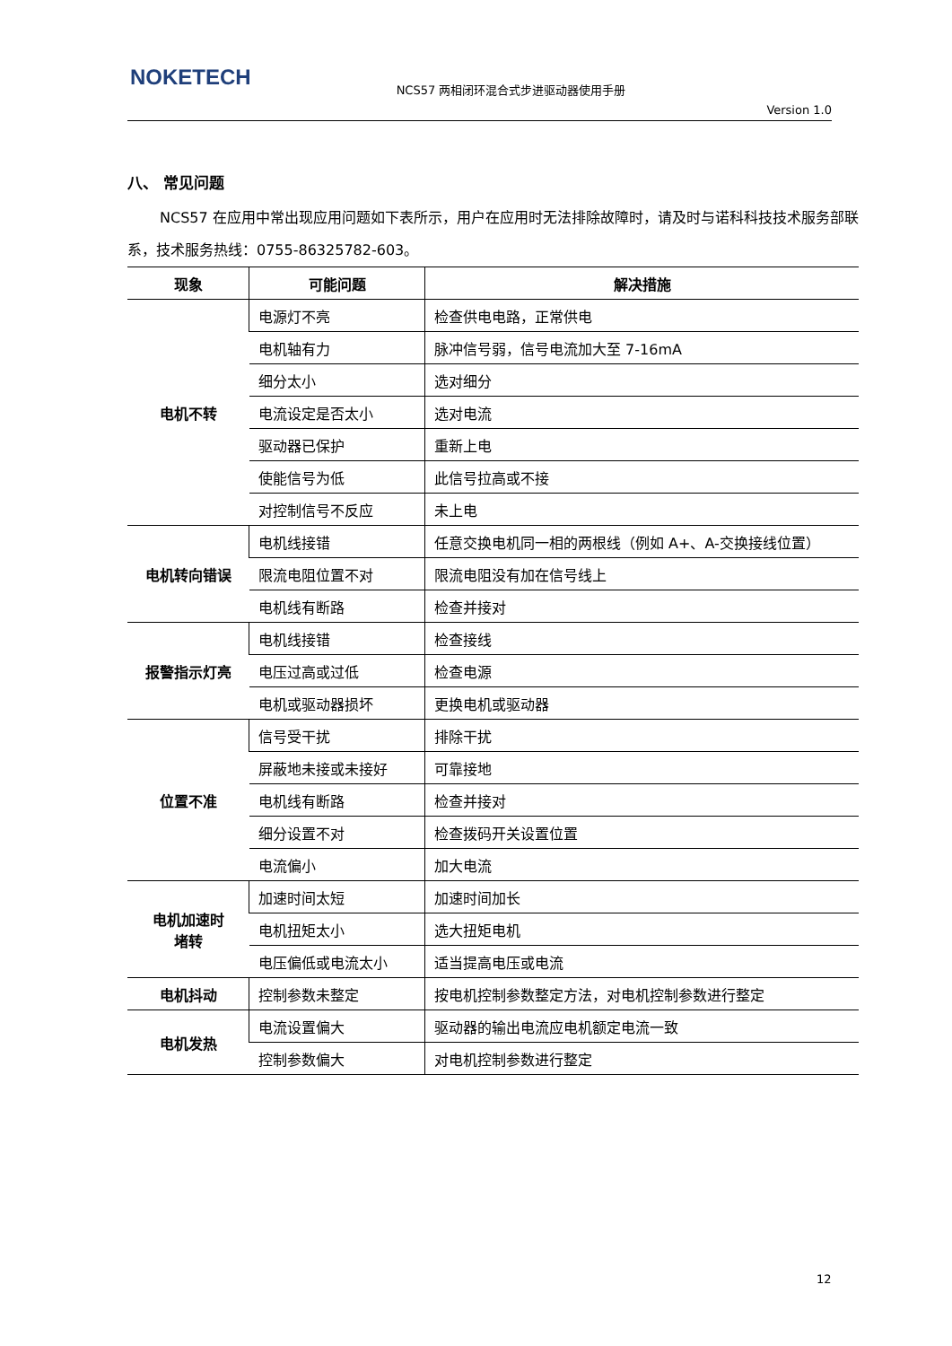NOKETECH
NCS57 两相闭环混合式步进驱动器使用手册
Version 1.0
八、 常见问题
NCS57 在应用中常出现应用问题如下表所示，用户在应用时无法排除故障时，请及时与诺科科技技术服务部联系，技术服务热线：0755-86325782-603。
| 现象 | 可能问题 | 解决措施 |
| --- | --- | --- |
| 电机不转 | 电源灯不亮 | 检查供电电路，正常供电 |
| | 电机轴有力 | 脉冲信号弱，信号电流加大至 7-16mA |
| | 细分太小 | 选对细分 |
| | 电流设定是否太小 | 选对电流 |
| | 驱动器已保护 | 重新上电 |
| | 使能信号为低 | 此信号拉高或不接 |
| | 对控制信号不反应 | 未上电 |
| 电机转向错误 | 电机线接错 | 任意交换电机同一相的两根线（例如 A+、A-交换接线位置） |
| | 限流电阻位置不对 | 限流电阻没有加在信号线上 |
| | 电机线有断路 | 检查并接对 |
| 报警指示灯亮 | 电机线接错 | 检查接线 |
| | 电压过高或过低 | 检查电源 |
| | 电机或驱动器损坏 | 更换电机或驱动器 |
| 位置不准 | 信号受干扰 | 排除干扰 |
| | 屏蔽地未接或未接好 | 可靠接地 |
| | 电机线有断路 | 检查并接对 |
| | 细分设置不对 | 检查拨码开关设置位置 |
| | 电流偏小 | 加大电流 |
| 电机加速时 堵转 | 加速时间太短 | 加速时间加长 |
| | 电机扭矩太小 | 选大扭矩电机 |
| | 电压偏低或电流太小 | 适当提高电压或电流 |
| 电机抖动 | 控制参数未整定 | 按电机控制参数整定方法，对电机控制参数进行整定 |
| 电机发热 | 电流设置偏大 | 驱动器的输出电流应电机额定电流一致 |
| | 控制参数偏大 | 对电机控制参数进行整定 |
12